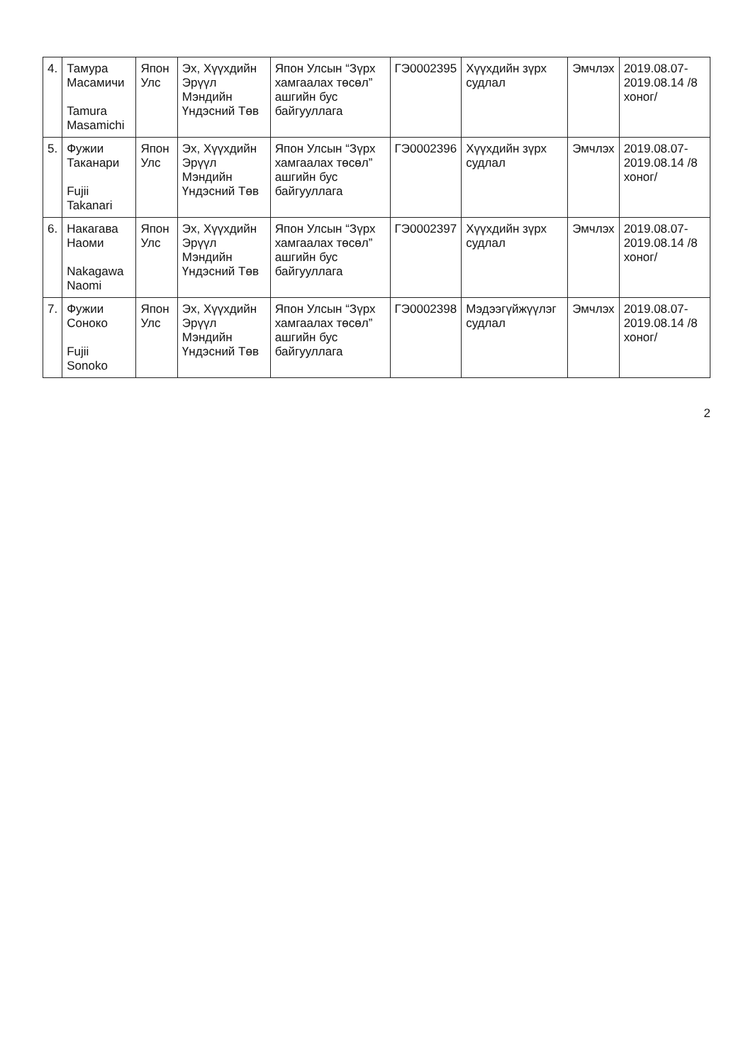| 4. | Тамура Масамичи Tamura Masamichi | Япон Улс | Эх, Хүүхдийн Эрүүл Мэндийн Үндэсний Төв | Япон Улсын “Зүрх хамгаалах төсөл” ашгийн бус байгууллага | ГЭ0002395 | Хүүхдийн зүрх судлал | Эмчлэх | 2019.08.07-2019.08.14 /8 хоног/ |
| 5. | Фужии Таканари Fujii Takanari | Япон Улс | Эх, Хүүхдийн Эрүүл Мэндийн Үндэсний Төв | Япон Улсын “Зүрх хамгаалах төсөл” ашгийн бус байгууллага | ГЭ0002396 | Хүүхдийн зүрх судлал | Эмчлэх | 2019.08.07-2019.08.14 /8 хоног/ |
| 6. | Накагава Наоми Nakagawa Naomi | Япон Улс | Эх, Хүүхдийн Эрүүл Мэндийн Үндэсний Төв | Япон Улсын “Зүрх хамгаалах төсөл” ашгийн бус байгууллага | ГЭ0002397 | Хүүхдийн зүрх судлал | Эмчлэх | 2019.08.07-2019.08.14 /8 хоног/ |
| 7. | Фужии Соноко Fujii Sonoko | Япон Улс | Эх, Хүүхдийн Эрүүл Мэндийн Үндэсний Төв | Япон Улсын “Зүрх хамгаалах төсөл” ашгийн бус байгууллага | ГЭ0002398 | Мэдээгүйжүүлэг судлал | Эмчлэх | 2019.08.07-2019.08.14 /8 хоног/ |
2